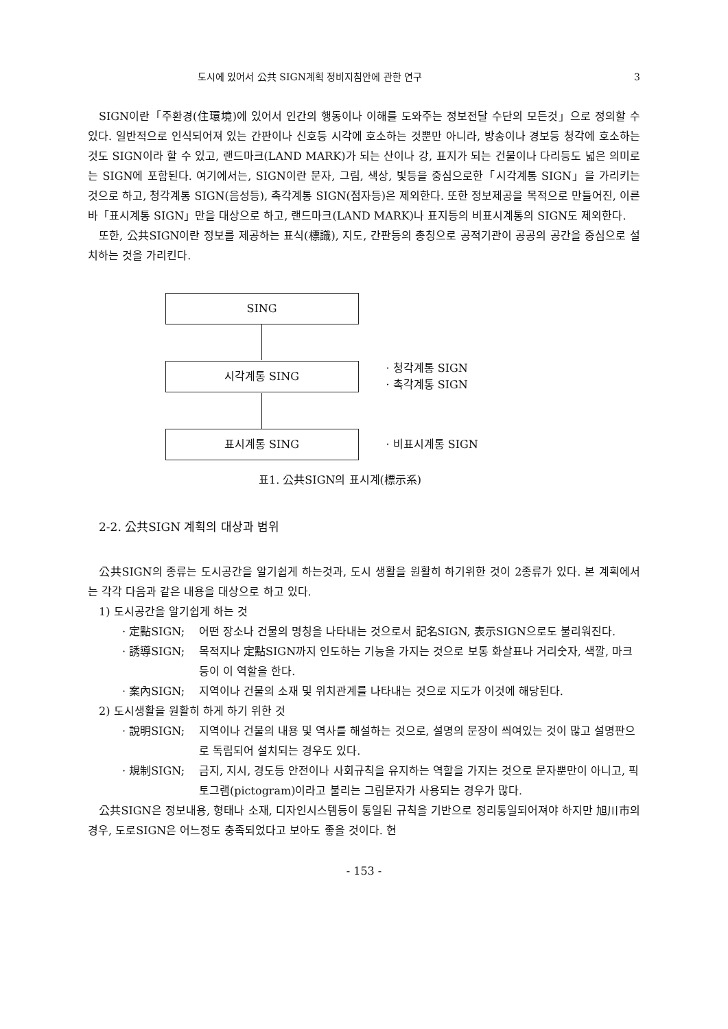도시에 있어서 公共 SIGN계획 정비지침안에 관한 연구 3
SIGN이란「주환경(住環境)에 있어서 인간의 행동이나 이해를 도와주는 정보전달 수단의 모든것」으로 정의할 수 있다. 일반적으로 인식되어져 있는 간판이나 신호등 시각에 호소하는 것뿐만 아니라, 방송이나 경보등 청각에 호소하는 것도 SIGN이라 할 수 있고, 랜드마크(LAND MARK)가 되는 산이나 강, 표지가 되는 건물이나 다리등도 넓은 의미로는 SIGN에 포함된다. 여기에서는, SIGN이란 문자, 그림, 색상, 빛등을 중심으로한「시각계통 SIGN」을 가리키는 것으로 하고, 청각계통 SIGN(음성등), 촉각계통 SIGN(점자등)은 제외한다. 또한 정보제공을 목적으로 만들어진, 이른바「표시계통 SIGN」만을 대상으로 하고, 랜드마크(LAND MARK)나 표지등의 비표시계통의 SIGN도 제외한다.
또한, 公共SIGN이란 정보를 제공하는 표식(標識), 지도, 간판등의 총칭으로 공적기관이 공공의 공간을 중심으로 설치하는 것을 가리킨다.
SING
시각계통 SING
· 청각계통 SIGN
· 촉각계통 SIGN
표시계통 SING
· 비표시계통 SIGN
표1. 公共SIGN의 표시계(標示系)
2-2. 公共SIGN 계획의 대상과 범위
公共SIGN의 종류는 도시공간을 알기쉽게 하는것과, 도시 생활을 원활히 하기위한 것이 2종류가 있다. 본 계획에서는 각각 다음과 같은 내용을 대상으로 하고 있다.
1) 도시공간을 알기쉽게 하는 것
· 定點SIGN; 어떤 장소나 건물의 명칭을 나타내는 것으로서 記名SIGN, 表示SIGN으로도 불리워진다.
· 誘導SIGN; 목적지나 定點SIGN까지 인도하는 기능을 가지는 것으로 보통 화살표나 거리숫자, 색깔, 마크등이 이 역할을 한다.
· 案內SIGN; 지역이나 건물의 소재 및 위치관계를 나타내는 것으로 지도가 이것에 해당된다.
2) 도시생활을 원활히 하게 하기 위한 것
· 說明SIGN; 지역이나 건물의 내용 및 역사를 해설하는 것으로, 설명의 문장이 씌여있는 것이 많고 설명판으로 독립되어 설치되는 경우도 있다.
· 規制SIGN; 금지, 지시, 경도등 안전이나 사회규칙을 유지하는 역할을 가지는 것으로 문자뿐만이 아니고, 픽토그램(pictogram)이라고 불리는 그림문자가 사용되는 경우가 많다.
公共SIGN은 정보내용, 형태나 소재, 디자인시스템등이 통일된 규칙을 기반으로 정리통일되어져야 하지만 旭川市의 경우, 도로SIGN은 어느정도 충족되었다고 보아도 좋을 것이다. 현
- 153 -